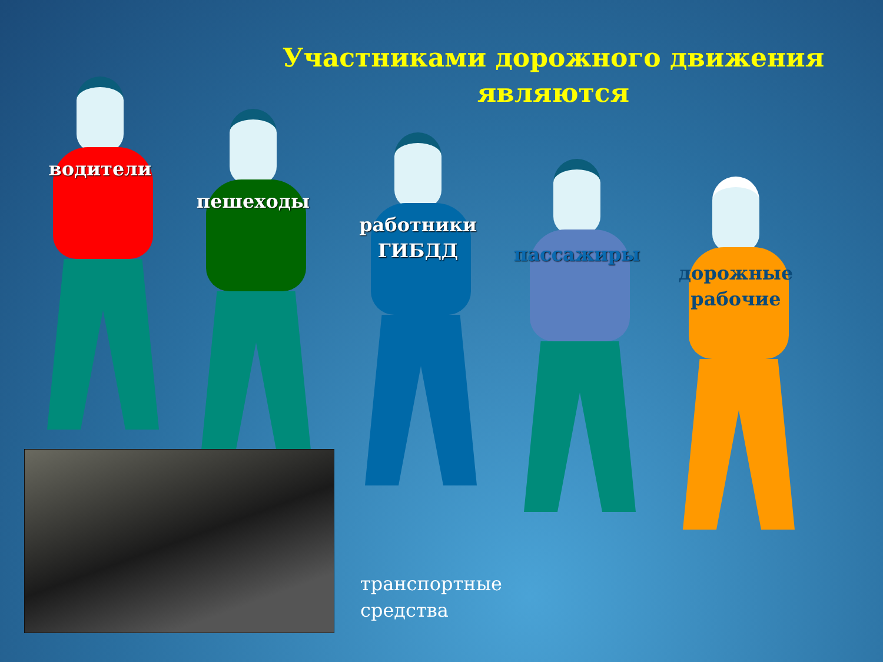Участниками дорожного движения являются
водители
пешеходы
работники ГИБДД
пассажиры
дорожные рабочие
транспортные
средства